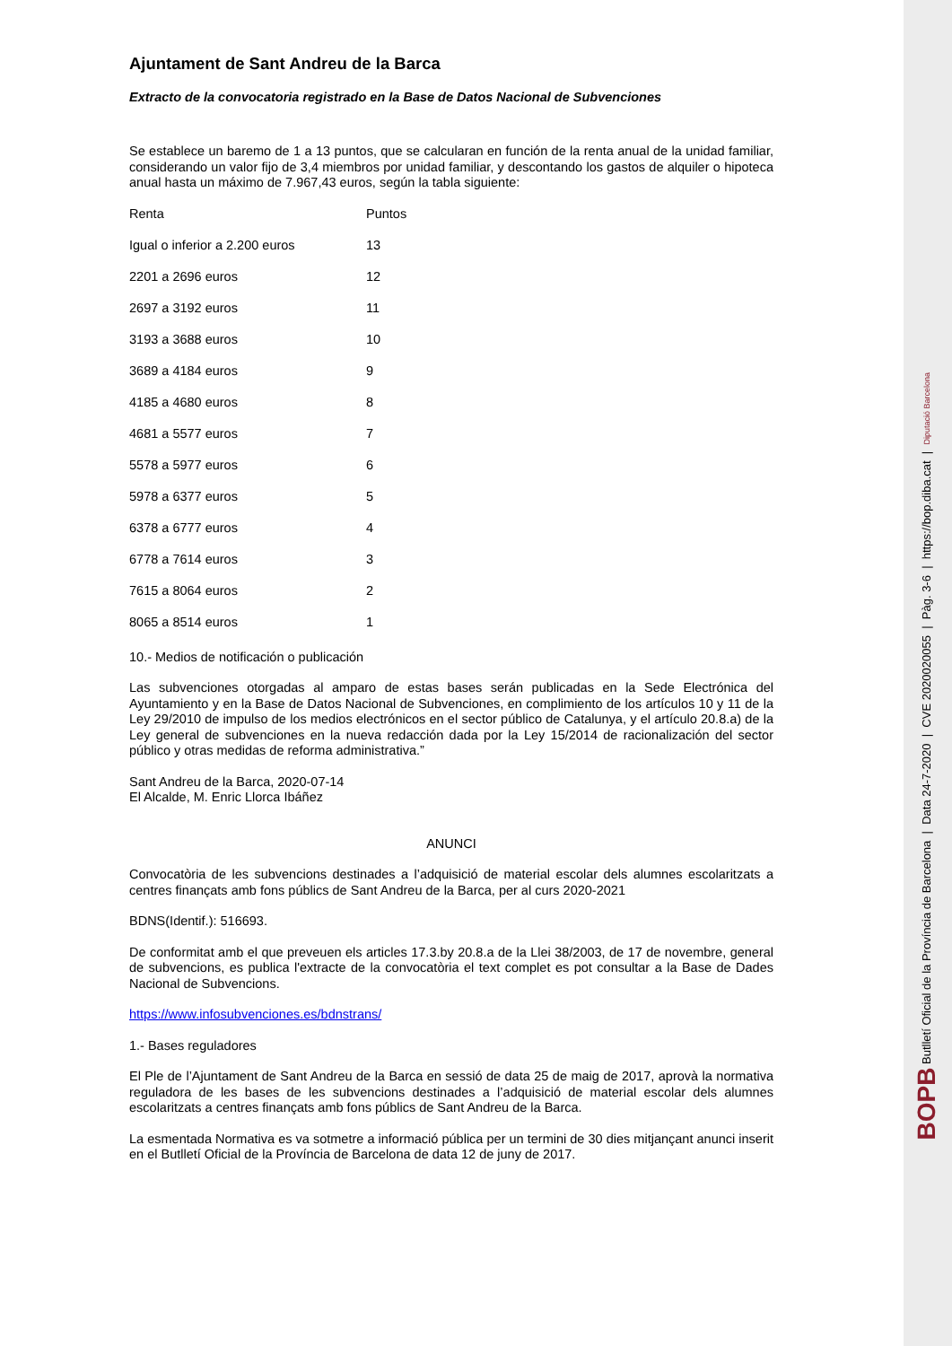Ajuntament de Sant Andreu de la Barca
Extracto de la convocatoria registrado en la Base de Datos Nacional de Subvenciones
Se establece un baremo de 1 a 13 puntos, que se calcularan en función de la renta anual de la unidad familiar, considerando un valor fijo de 3,4 miembros por unidad familiar, y descontando los gastos de alquiler o hipoteca anual hasta un máximo de 7.967,43 euros, según la tabla siguiente:
| Renta | Puntos |
| Igual o inferior a 2.200 euros | 13 |
| 2201 a 2696 euros | 12 |
| 2697 a 3192 euros | 11 |
| 3193 a 3688 euros | 10 |
| 3689 a 4184 euros | 9 |
| 4185 a 4680 euros | 8 |
| 4681 a 5577 euros | 7 |
| 5578 a 5977 euros | 6 |
| 5978 a 6377 euros | 5 |
| 6378 a 6777 euros | 4 |
| 6778 a 7614 euros | 3 |
| 7615 a 8064 euros | 2 |
| 8065 a 8514 euros | 1 |
10.- Medios de notificación o publicación
Las subvenciones otorgadas al amparo de estas bases serán publicadas en la Sede Electrónica del Ayuntamiento y en la Base de Datos Nacional de Subvenciones, en complimiento de los artículos 10 y 11 de la Ley 29/2010 de impulso de los medios electrónicos en el sector público de Catalunya, y el artículo 20.8.a) de la Ley general de subvenciones en la nueva redacción dada por la Ley 15/2014 de racionalización del sector público y otras medidas de reforma administrativa.”
Sant Andreu de la Barca, 2020-07-14
El Alcalde, M. Enric Llorca Ibáñez
ANUNCI
Convocatòria de les subvencions destinades a l’adquisició de material escolar dels alumnes escolaritzats a centres finançats amb fons públics de Sant Andreu de la Barca, per al curs 2020-2021
BDNS(Identif.): 516693.
De conformitat amb el que preveuen els articles 17.3.by 20.8.a de la Llei 38/2003, de 17 de novembre, general de subvencions, es publica l'extracte de la convocatòria el text complet es pot consultar a la Base de Dades Nacional de Subvencions.
https://www.infosubvenciones.es/bdnstrans/
1.- Bases reguladores
El Ple de l’Ajuntament de Sant Andreu de la Barca en sessió de data 25 de maig de 2017, aprovà la normativa reguladora de les bases de les subvencions destinades a l’adquisició de material escolar dels alumnes escolaritzats a centres finançats amb fons públics de Sant Andreu de la Barca.
La esmentada Normativa es va sotmetre a informació pública per un termini de 30 dies mitjançant anunci inserit en el Butlletí Oficial de la Província de Barcelona de data 12 de juny de 2017.
BOPB Butlletí Oficial de la Província de Barcelona | Data 24-7-2020 | CVE 2020020055 | Pàg. 3-6 | https://bop.diba.cat | Diputació Barcelona